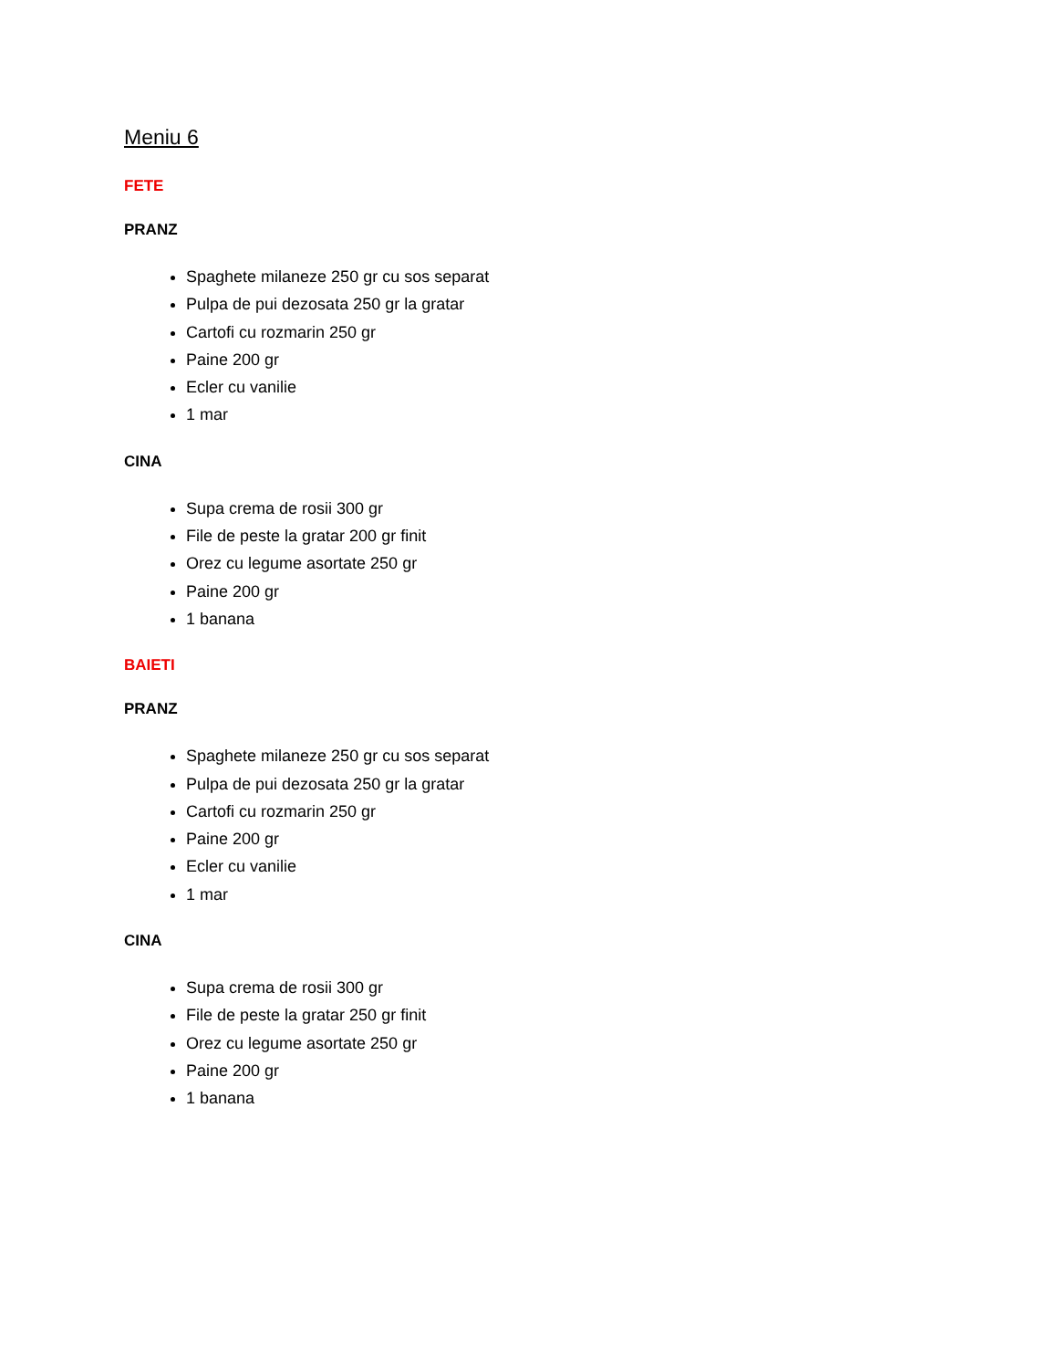Meniu 6
FETE
PRANZ
Spaghete milaneze 250 gr cu sos separat
Pulpa de pui dezosata 250 gr la gratar
Cartofi cu rozmarin 250 gr
Paine 200 gr
Ecler cu vanilie
1 mar
CINA
Supa crema de rosii 300 gr
File de peste la gratar 200 gr finit
Orez cu legume asortate 250 gr
Paine 200 gr
1 banana
BAIETI
PRANZ
Spaghete milaneze 250 gr cu sos separat
Pulpa de pui dezosata 250 gr la gratar
Cartofi cu rozmarin 250 gr
Paine 200 gr
Ecler cu vanilie
1 mar
CINA
Supa crema de rosii 300 gr
File de peste la gratar 250 gr finit
Orez cu legume asortate 250 gr
Paine 200 gr
1 banana